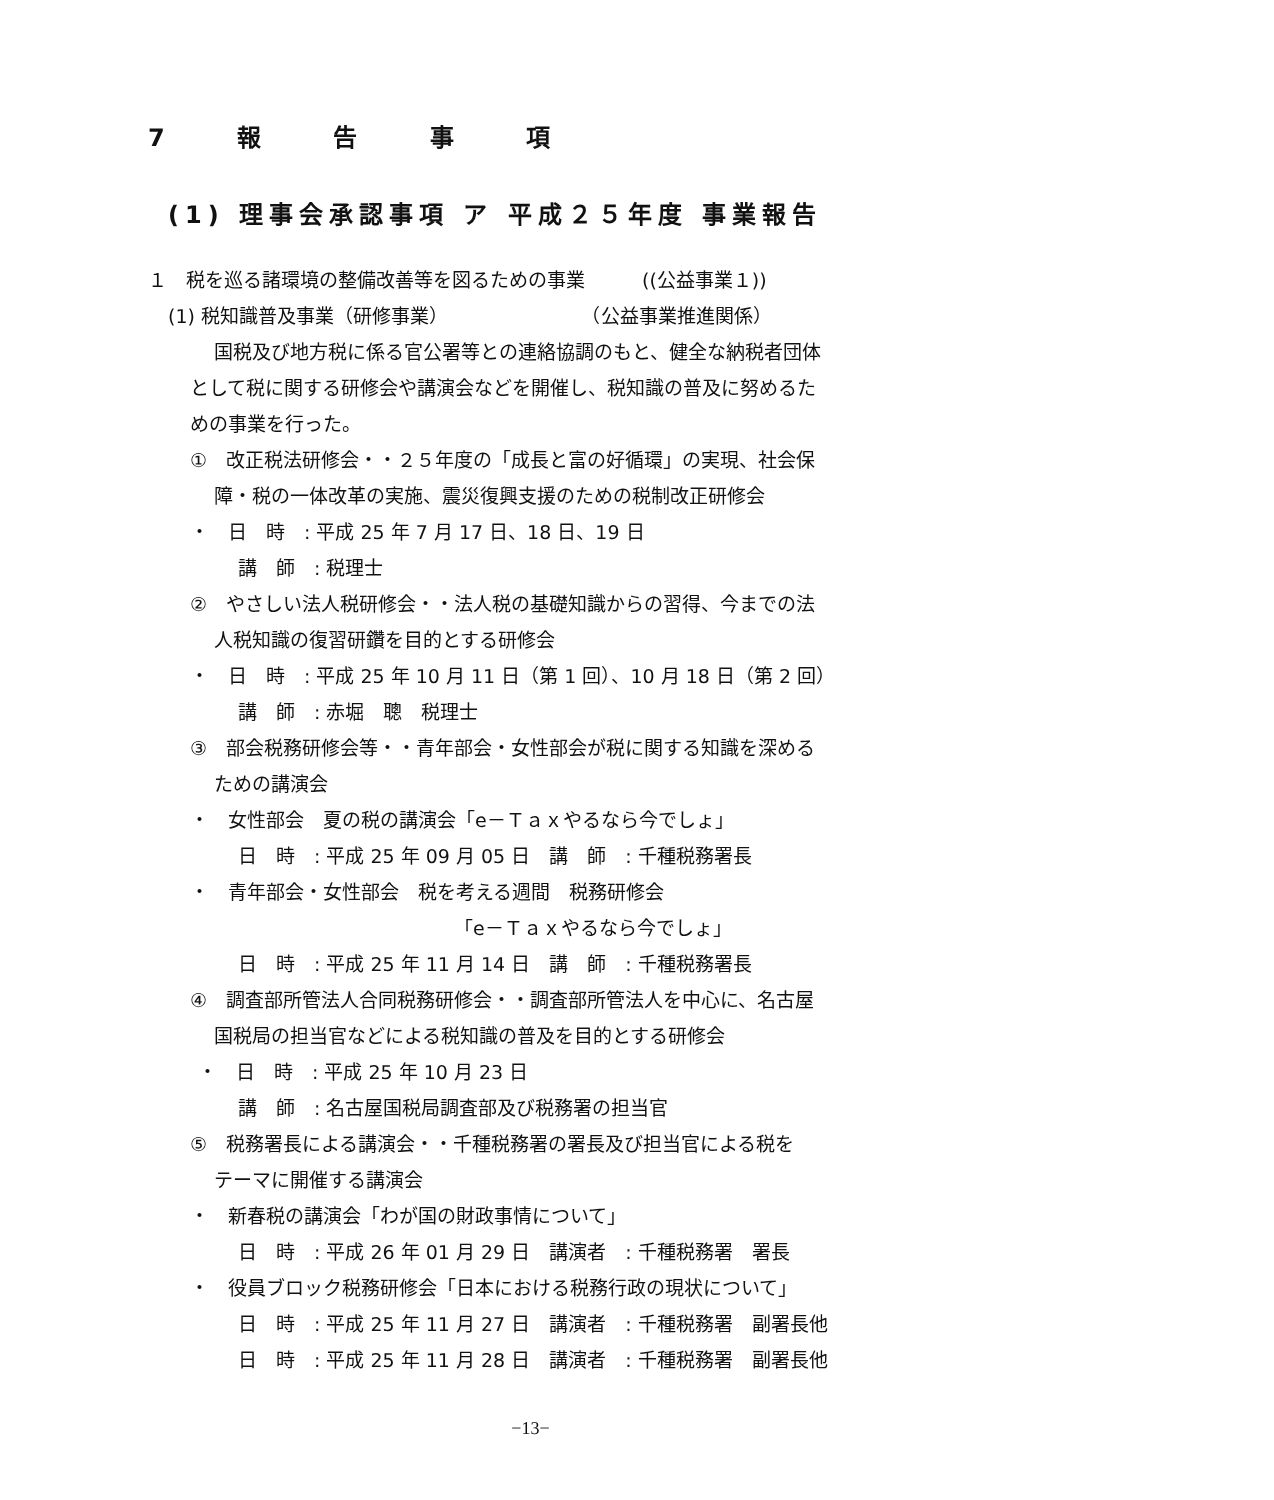7 報 告 事 項
(1) 理事会承認事項 ア 平成２５年度 事業報告
１　税を巡る諸環境の整備改善等を図るための事業　　　((公益事業１))
(1) 税知識普及事業（研修事業）　　　　　　　　（公益事業推進関係）
国税及び地方税に係る官公署等との連絡協調のもと、健全な納税者団体
として税に関する研修会や講演会などを開催し、税知識の普及に努めるた
めの事業を行った。
①　改正税法研修会・・２５年度の「成長と富の好循環」の実現、社会保
障・税の一体改革の実施、震災復興支援のための税制改正研修会
・　日　時　: 平成 25 年 7 月 17 日、18 日、19 日
講　師　: 税理士
②　やさしい法人税研修会・・法人税の基礎知識からの習得、今までの法
人税知識の復習研鑽を目的とする研修会
・　日　時　: 平成 25 年 10 月 11 日（第 1 回）、10 月 18 日（第 2 回）
講　師　: 赤堀　聰　税理士
③　部会税務研修会等・・青年部会・女性部会が税に関する知識を深める
ための講演会
・　女性部会　夏の税の講演会「e－Ｔａｘやるなら今でしょ」
日　時　: 平成 25 年 09 月 05 日　講　師　: 千種税務署長
・　青年部会・女性部会　税を考える週間　税務研修会
「e－Ｔａｘやるなら今でしょ」
日　時　: 平成 25 年 11 月 14 日　講　師　: 千種税務署長
④　調査部所管法人合同税務研修会・・調査部所管法人を中心に、名古屋
国税局の担当官などによる税知識の普及を目的とする研修会
・　日　時　: 平成 25 年 10 月 23 日
講　師　: 名古屋国税局調査部及び税務署の担当官
⑤　税務署長による講演会・・千種税務署の署長及び担当官による税を
テーマに開催する講演会
・　新春税の講演会「わが国の財政事情について」
日　時　: 平成 26 年 01 月 29 日　講演者　: 千種税務署　署長
・　役員ブロック税務研修会「日本における税務行政の現状について」
日　時　: 平成 25 年 11 月 27 日　講演者　: 千種税務署　副署長他
日　時　: 平成 25 年 11 月 28 日　講演者　: 千種税務署　副署長他
−13−